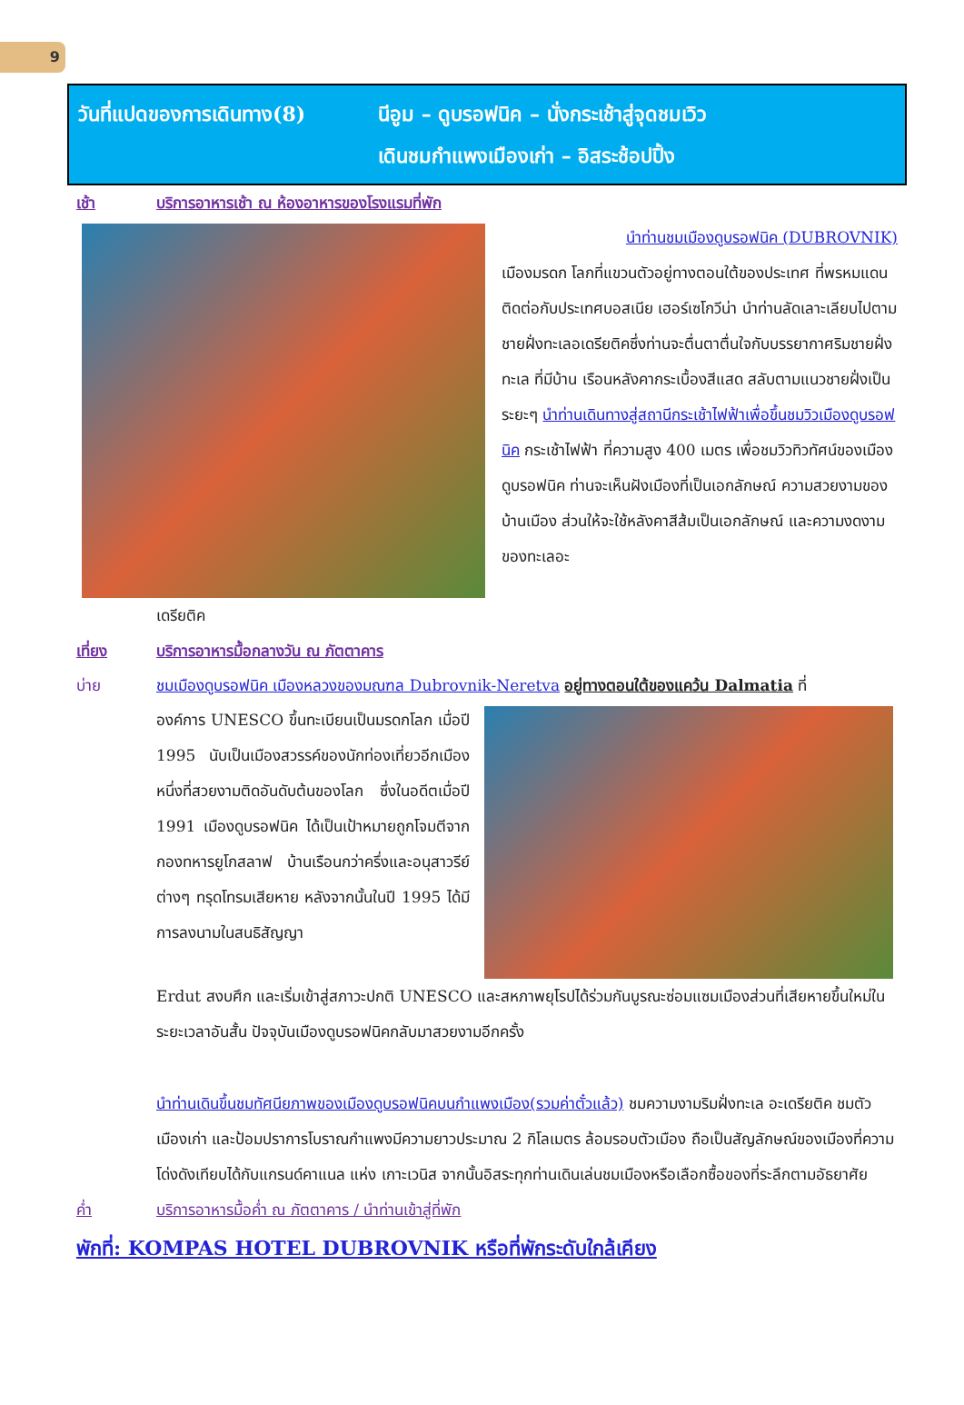9
วันที่แปดของการเดินทาง(8) นีอูม – ดูบรอฟนิค – นั่งกระเช้าสู่จุดชมเวิว
เดินชมกำแพงเมืองเก่า – อิสระช้อปปิ้ง
เช้า บริการอาหารเช้า ณ ห้องอาหารของโรงแรมที่พัก
นำท่านชมเมืองดูบรอฟนิค (DUBROVNIK)
เมืองมรดก โลกที่แขวนตัวอยู่ทางตอนใต้ของประเทศ ที่พรหมแดนติดต่อกับประเทศบอสเนีย เฮอร์เซโกวีน่า นำท่านลัดเลาะเลียบไปตามชายฝั่งทะเลอเดรียติคซึ่งท่านจะตื่นตาตื่นใจกับบรรยากาศริมชายฝั่งทะเล ที่มีบ้าน เรือนหลังคากระเบื้องสีแสด สลับตามแนวชายฝั่งเป็นระยะๆ นำท่านเดินทางสู่สถานีกระเช้าไฟฟ้าเพื่อขึ้นชมวิวเมืองดูบรอฟนิค กระเช้าไฟฟ้า ที่ความสูง 400 เมตร เพื่อชมวิวทิวทัศน์ของเมืองดูบรอฟนิค ท่านจะเห็นฝังเมืองที่เป็นเอกลักษณ์ ความสวยงามของบ้านเมือง ส่วนให้จะใช้หลังคาสีส้มเป็นเอกลักษณ์ และความงดงามของทะเลอะ
เดรียติค
เที่ยง บริการอาหารมื้อกลางวัน ณ ภัตตาคาร
บ่าย ชมเมืองดูบรอฟนิค เมืองหลวงของมณฑล Dubrovnik-Neretva อยู่ทางตอนใต้ของแคว้น Dalmatia ที่
องค์การ UNESCO ขึ้นทะเบียนเป็นมรดกโลก เมื่อปี 1995 นับเป็นเมืองสวรรค์ของนักท่องเที่ยวอีกเมืองหนึ่งที่สวยงามติดอันดับต้นของโลก ซึ่งในอดีตเมื่อปี 1991 เมืองดูบรอฟนิค ได้เป็นเป้าหมายถูกโจมตีจากกองทหารยูโกสลาฟ บ้านเรือนกว่าครึ่งและอนุสาวรีย์ต่างๆ ทรุดโทรมเสียหาย หลังจากนั้นในปี 1995 ได้มีการลงนามในสนธิสัญญา
Erdut สงบศึก และเริ่มเข้าสู่สภาวะปกติ UNESCO และสหภาพยุโรปได้ร่วมกันบูรณะซ่อมแซมเมืองส่วนที่เสียหายขึ้นใหม่ในระยะเวลาอันสั้น ปัจจุบันเมืองดูบรอฟนิคกลับมาสวยงามอีกครั้ง
นำท่านเดินขึ้นชมทัศนียภาพของเมืองดูบรอฟนิคบนกำแพงเมือง(รวมค่าตั๋วแล้ว) ชมความงามริมฝั่งทะเล อะเดรียติค ชมตัวเมืองเก่า และป้อมปราการโบราณกำแพงมีความยาวประมาณ 2 กิโลเมตร ล้อมรอบตัวเมือง ถือเป็นสัญลักษณ์ของเมืองที่ความโด่งดังเทียบได้กับแกรนด์คาแนล แห่ง เกาะเวนิส จากนั้นอิสระทุกท่านเดินเล่นชมเมืองหรือเลือกซื้อของที่ระลึกตามอัธยาศัย
ค่ำ บริการอาหารมื้อค่ำ ณ ภัตตาคาร / นำท่านเข้าสู่ที่พัก
พักที่: KOMPAS HOTEL DUBROVNIK หรือที่พักระดับใกล้เคียง